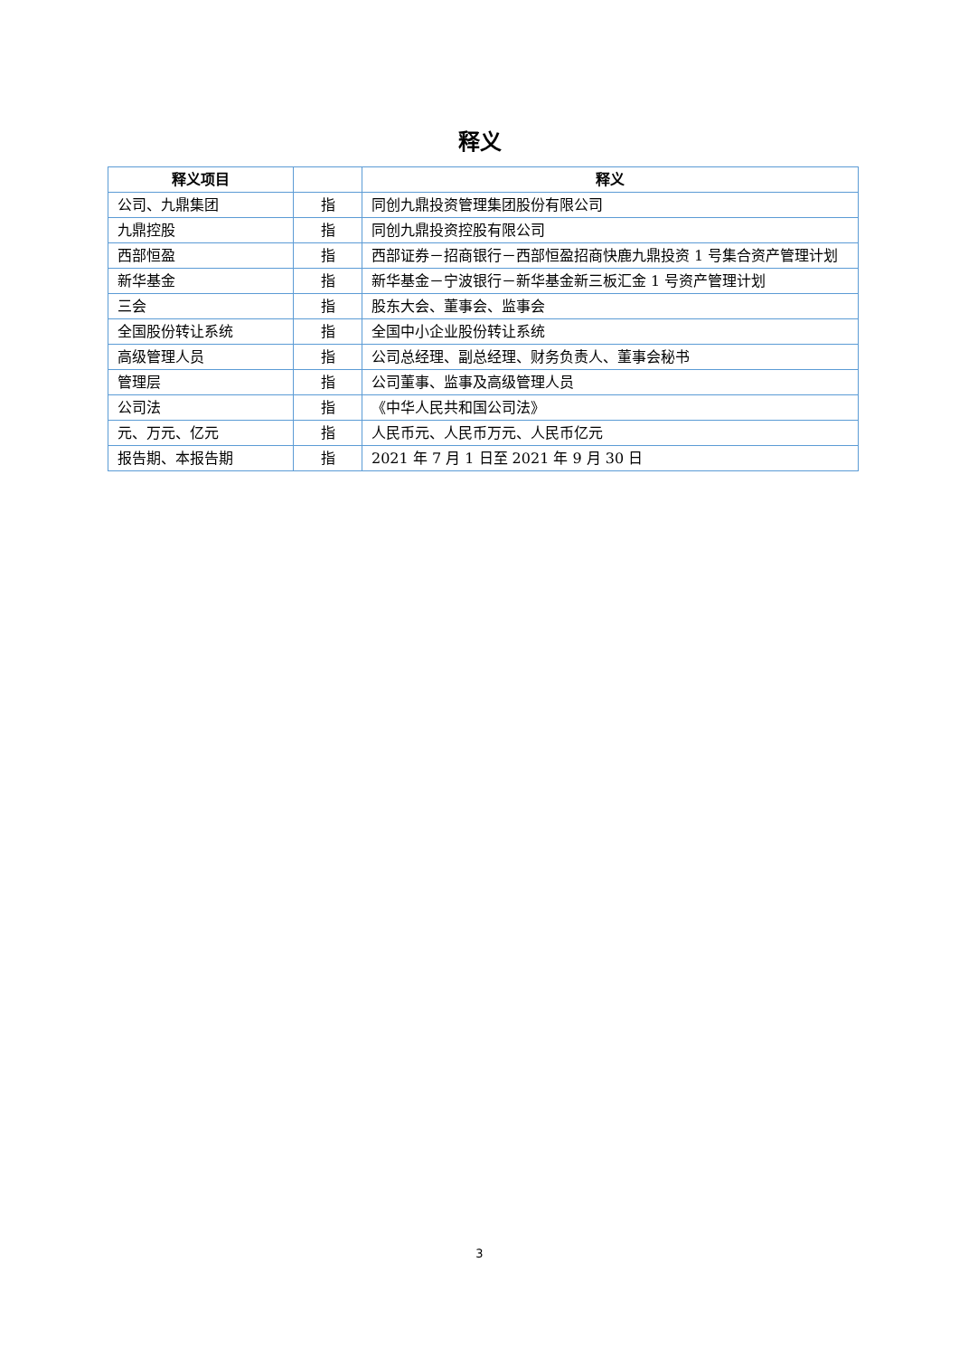释义
| 释义项目 | | 释义 |
| --- | --- | --- |
| 公司、九鼎集团 | 指 | 同创九鼎投资管理集团股份有限公司 |
| 九鼎控股 | 指 | 同创九鼎投资控股有限公司 |
| 西部恒盈 | 指 | 西部证券－招商银行－西部恒盈招商快鹿九鼎投资 1 号集合资产管理计划 |
| 新华基金 | 指 | 新华基金－宁波银行－新华基金新三板汇金 1 号资产管理计划 |
| 三会 | 指 | 股东大会、董事会、监事会 |
| 全国股份转让系统 | 指 | 全国中小企业股份转让系统 |
| 高级管理人员 | 指 | 公司总经理、副总经理、财务负责人、董事会秘书 |
| 管理层 | 指 | 公司董事、监事及高级管理人员 |
| 公司法 | 指 | 《中华人民共和国公司法》 |
| 元、万元、亿元 | 指 | 人民币元、人民币万元、人民币亿元 |
| 报告期、本报告期 | 指 | 2021 年 7 月 1 日至 2021 年 9 月 30 日 |
3